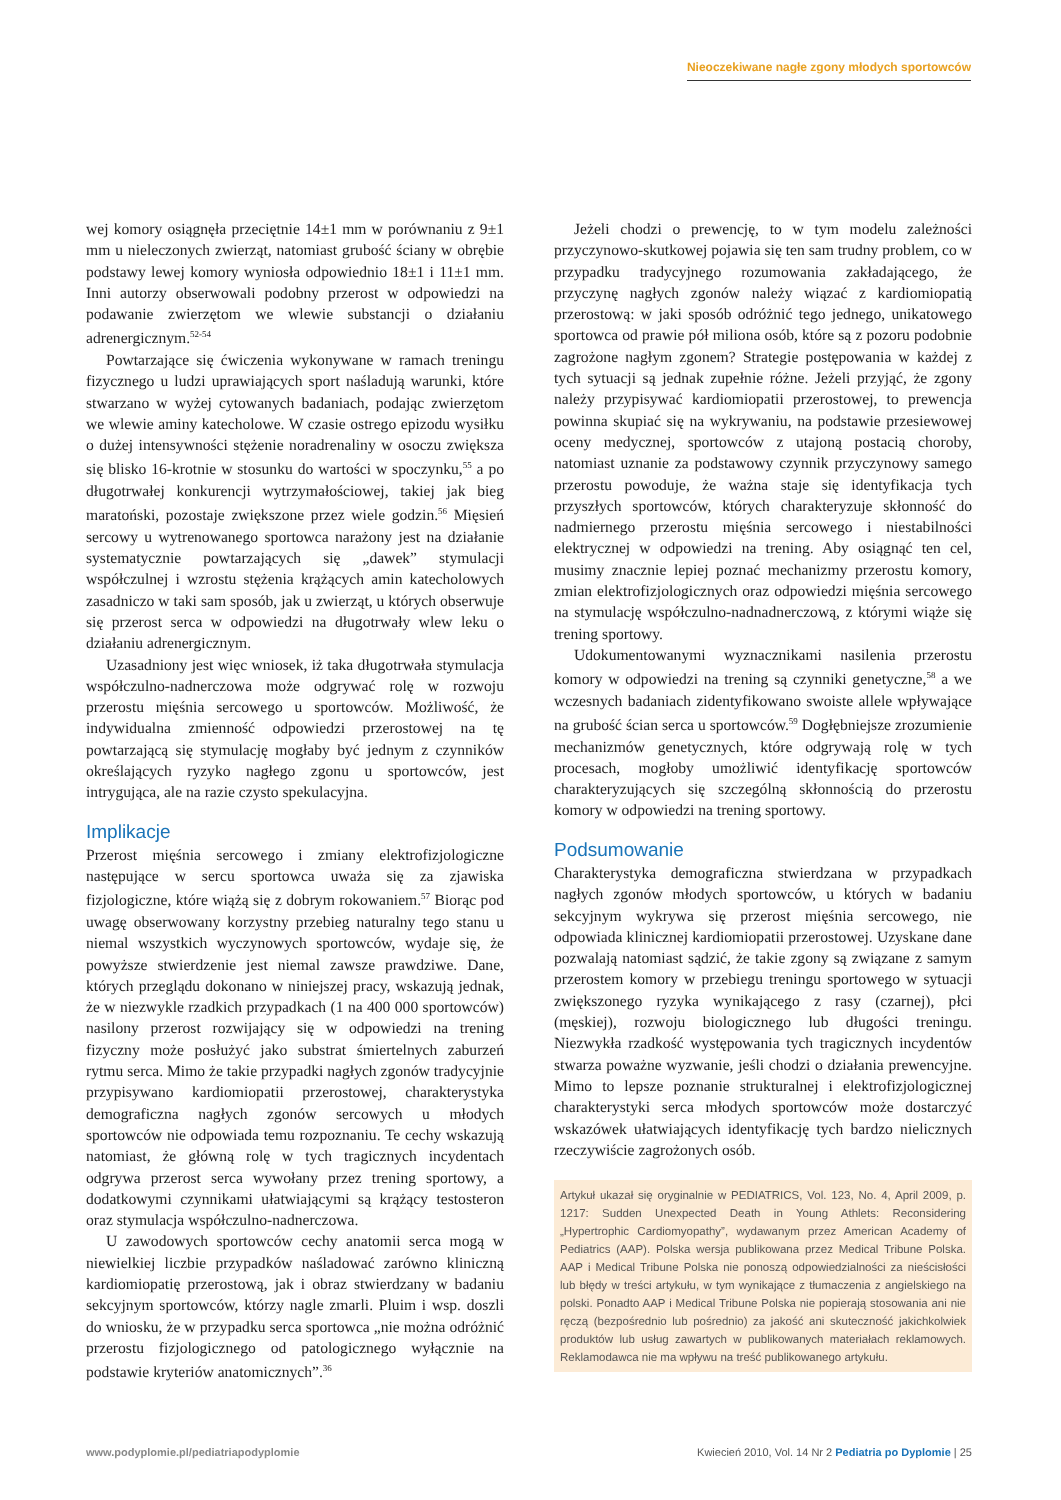Nieoczekiwane nagłe zgony młodych sportowców
wej komory osiągnęła przeciętnie 14±1 mm w porównaniu z 9±1 mm u nieleczonych zwierząt, natomiast grubość ściany w obrębie podstawy lewej komory wyniosła odpowiednio 18±1 i 11±1 mm. Inni autorzy obserwowali podobny przerost w odpowiedzi na podawanie zwierzętom we wlewie substancji o działaniu adrenergicznym.<sup>52-54</sup>
Powtarzające się ćwiczenia wykonywane w ramach treningu fizycznego u ludzi uprawiających sport naśladują warunki, które stwarzano w wyżej cytowanych badaniach, podając zwierzętom we wlewie aminy katecholowe. W czasie ostrego epizodu wysiłku o dużej intensywności stężenie noradrenaliny w osoczu zwiększa się blisko 16-krotnie w stosunku do wartości w spoczynku,<sup>55</sup> a po długotrwałej konkurencji wytrzymałościowej, takiej jak bieg maratoński, pozostaje zwiększone przez wiele godzin.<sup>56</sup> Mięsień sercowy u wytrenowanego sportowca narażony jest na działanie systematycznie powtarzających się „dawek” stymulacji współczulnej i wzrostu stężenia krążących amin katecholowych zasadniczo w taki sam sposób, jak u zwierząt, u których obserwuje się przerost serca w odpowiedzi na długotrwały wlew leku o działaniu adrenergicznym.
Uzasadniony jest więc wniosek, iż taka długotrwała stymulacja współczulno-nadnerczowa może odgrywać rolę w rozwoju przerostu mięśnia sercowego u sportowców. Możliwość, że indywidualna zmienność odpowiedzi przerostowej na tę powtarzającą się stymulację mogłaby być jednym z czynników określających ryzyko nagłego zgonu u sportowców, jest intrygująca, ale na razie czysto spekulacyjna.
Implikacje
Przerost mięśnia sercowego i zmiany elektrofizjologiczne następujące w sercu sportowca uważa się za zjawiska fizjologiczne, które wiążą się z dobrym rokowaniem.<sup>57</sup> Biorąc pod uwagę obserwowany korzystny przebieg naturalny tego stanu u niemal wszystkich wyczynowych sportowców, wydaje się, że powyższe stwierdzenie jest niemal zawsze prawdziwe. Dane, których przeglądu dokonano w niniejszej pracy, wskazują jednak, że w niezwykle rzadkich przypadkach (1 na 400 000 sportowców) nasilony przerost rozwijający się w odpowiedzi na trening fizyczny może posłużyć jako substrat śmiertelnych zaburzeń rytmu serca. Mimo że takie przypadki nagłych zgonów tradycyjnie przypisywano kardiomiopatii przerostowej, charakterystyka demograficzna nagłych zgonów sercowych u młodych sportowców nie odpowiada temu rozpoznaniu. Te cechy wskazują natomiast, że główną rolę w tych tragicznych incydentach odgrywa przerost serca wywołany przez trening sportowy, a dodatkowymi czynnikami ułatwiającymi są krążący testosteron oraz stymulacja współczulno-nadnerczowa.
U zawodowych sportowców cechy anatomii serca mogą w niewielkiej liczbie przypadków naśladować zarówno kliniczną kardiomiopatię przerostową, jak i obraz stwierdzany w badaniu sekcyjnym sportowców, którzy nagle zmarli. Pluim i wsp. doszli do wniosku, że w przypadku serca sportowca „nie można odróżnić przerostu fizjologicznego od patologicznego wyłącznie na podstawie kryteriów anatomicznych”.<sup>36</sup>
Jeżeli chodzi o prewencję, to w tym modelu zależności przyczynowo-skutkowej pojawia się ten sam trudny problem, co w przypadku tradycyjnego rozumowania zakładającego, że przyczynę nagłych zgonów należy wiązać z kardiomiopatią przerostową: w jaki sposób odróżnić tego jednego, unikatowego sportowca od prawie pół miliona osób, które są z pozoru podobnie zagrożone nagłym zgonem? Strategie postępowania w każdej z tych sytuacji są jednak zupełnie różne. Jeżeli przyjąć, że zgony należy przypisywać kardiomiopatii przerostowej, to prewencja powinna skupiać się na wykrywaniu, na podstawie przesiewowej oceny medycznej, sportowców z utajoną postacią choroby, natomiast uznanie za podstawowy czynnik przyczynowy samego przerostu powoduje, że ważna staje się identyfikacja tych przyszłych sportowców, których charakteryzuje skłonność do nadmiernego przerostu mięśnia sercowego i niestabilności elektrycznej w odpowiedzi na trening. Aby osiągnąć ten cel, musimy znacznie lepiej poznać mechanizmy przerostu komory, zmian elektrofizjologicznych oraz odpowiedzi mięśnia sercowego na stymulację współczulno-nadnadnerczową, z którymi wiąże się trening sportowy.
Udokumentowanymi wyznacznikami nasilenia przerostu komory w odpowiedzi na trening są czynniki genetyczne,<sup>58</sup> a we wczesnych badaniach zidentyfikowano swoiste allele wpływające na grubość ścian serca u sportowców.<sup>59</sup> Dogłębniejsze zrozumienie mechanizmów genetycznych, które odgrywają rolę w tych procesach, mogłoby umożliwić identyfikację sportowców charakteryzujących się szczególną skłonnością do przerostu komory w odpowiedzi na trening sportowy.
Podsumowanie
Charakterystyka demograficzna stwierdzana w przypadkach nagłych zgonów młodych sportowców, u których w badaniu sekcyjnym wykrywa się przerost mięśnia sercowego, nie odpowiada klinicznej kardiomiopatii przerostowej. Uzyskane dane pozwalają natomiast sądzić, że takie zgony są związane z samym przerostem komory w przebiegu treningu sportowego w sytuacji zwiększonego ryzyka wynikającego z rasy (czarnej), płci (męskiej), rozwoju biologicznego lub długości treningu. Niezwykła rzadkość występowania tych tragicznych incydentów stwarza poważne wyzwanie, jeśli chodzi o działania prewencyjne. Mimo to lepsze poznanie strukturalnej i elektrofizjologicznej charakterystyki serca młodych sportowców może dostarczyć wskazówek ułatwiających identyfikację tych bardzo nielicznych rzeczywiście zagrożonych osób.
Artykuł ukazał się oryginalnie w PEDIATRICS, Vol. 123, No. 4, April 2009, p. 1217: Sudden Unexpected Death in Young Athlets: Reconsidering „Hypertrophic Cardiomyopathy”, wydawanym przez American Academy of Pediatrics (AAP). Polska wersja publikowana przez Medical Tribune Polska. AAP i Medical Tribune Polska nie ponoszą odpowiedzialności za nieścisłości lub błędy w treści artykułu, w tym wynikające z tłumaczenia z angielskiego na polski. Ponadto AAP i Medical Tribune Polska nie popierają stosowania ani nie ręczą (bezpośrednio lub pośrednio) za jakość ani skuteczność jakichkolwiek produktów lub usług zawartych w publikowanych materiałach reklamowych. Reklamodawca nie ma wpływu na treść publikowanego artykułu.
www.podyplomie.pl/pediatriapodyplomie Kwiecień 2010, Vol. 14 Nr 2 Pediatria po Dyplomie | 25